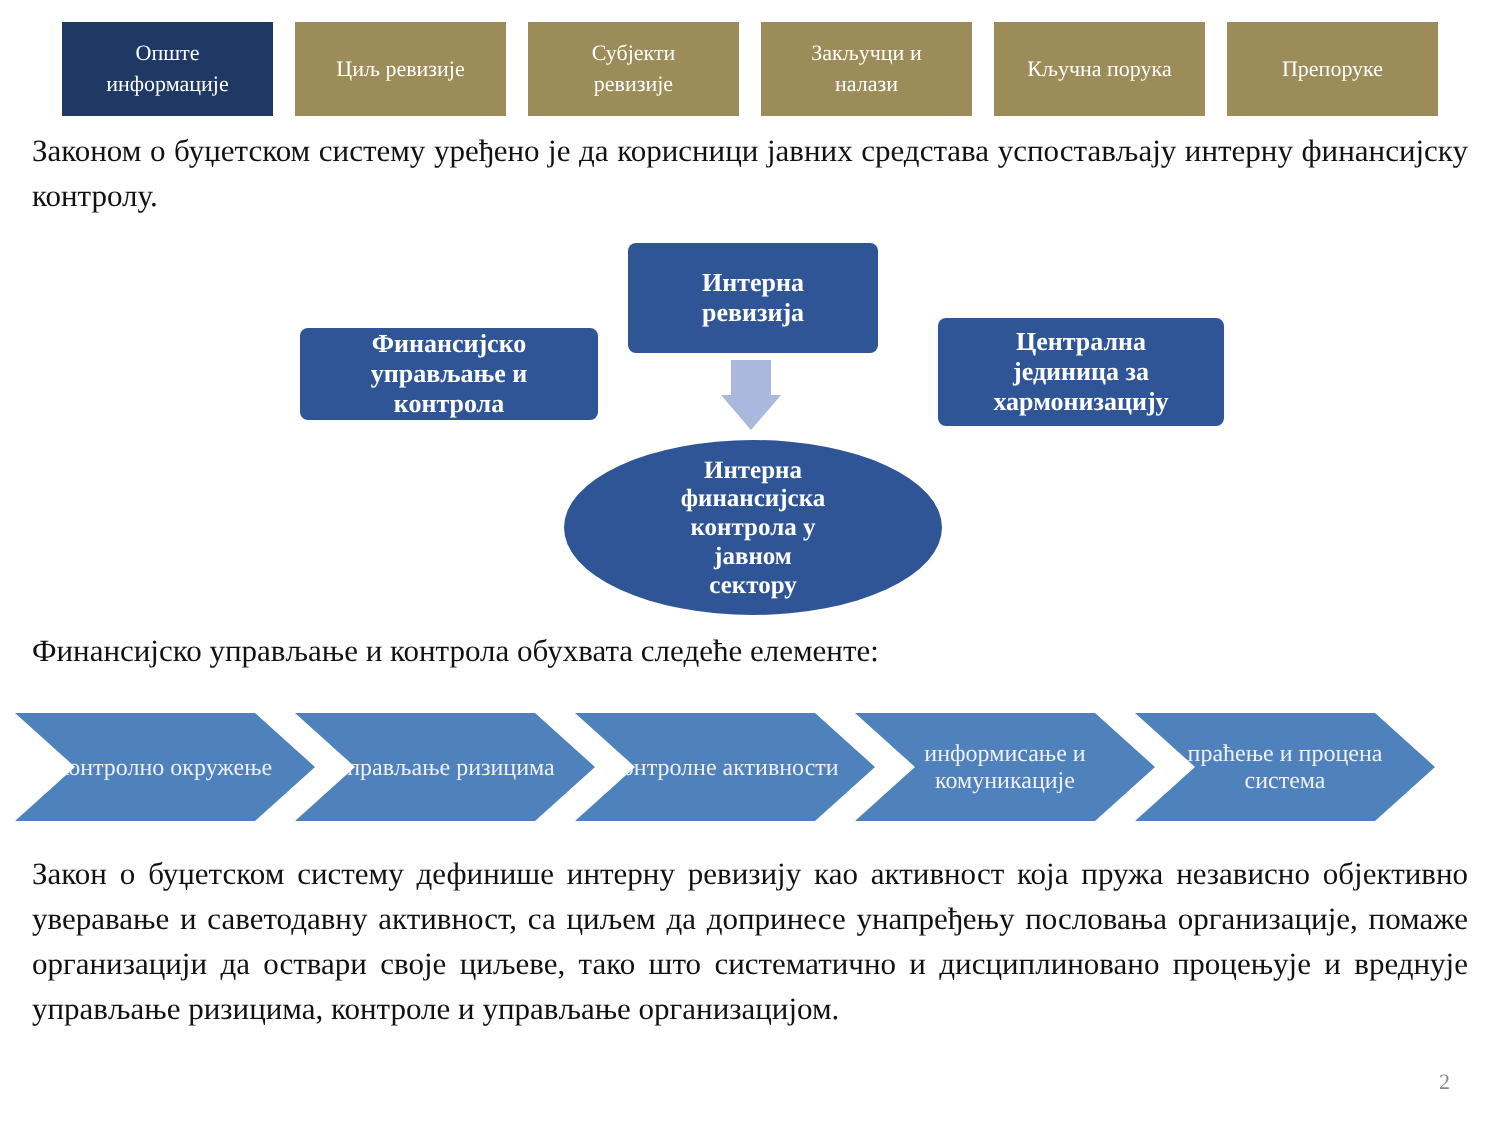Опште
информације
Циљ ревизије Субјекти
ревизије
Закључци и
налази
Кључна порука Препоруке
Законом о буџетском систему уређено је да корисници јавних средстава успостављају интерну финансијску контролу.
Интерна
ревизија
Финансијско
управљање и
контрола
Централна
јединица за
хармонизацију
Интерна
финансијска
контрола у
јавном
сектору
Финансијско управљање и контрола обухвата следеће елементе:
контролно окружење управљање ризицима контролне активности информисање и комуникације
праћење и процена система
Закон о буџетском систему дефинише интерну ревизију као активност која пружа независно објективно уверавање и саветодавну активност, са циљем да допринесе унапређењу пословања организације, помаже организацији да оствари своје циљеве, тако што систематично и дисциплиновано процењује и вреднује управљање ризицима, контроле и управљање организацијом.
2